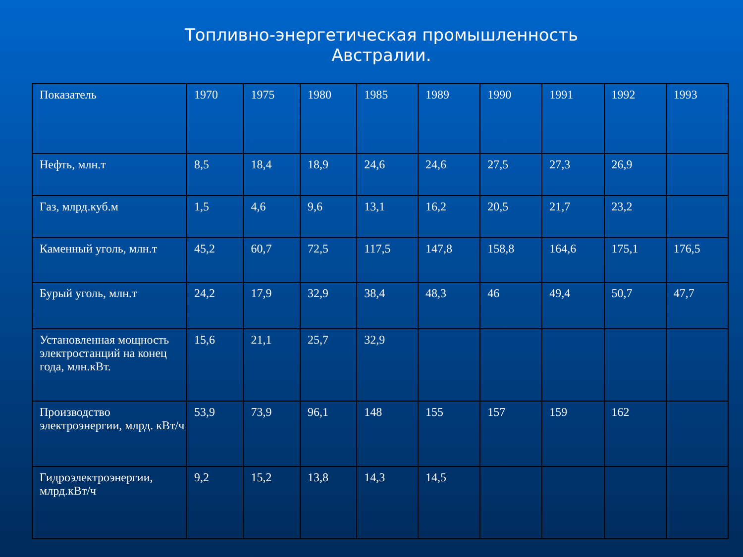Топливно-энергетическая промышленность Австралии.
| Показатель | 1970 | 1975 | 1980 | 1985 | 1989 | 1990 | 1991 | 1992 | 1993 |
| Нефть, млн.т | 8,5 | 18,4 | 18,9 | 24,6 | 24,6 | 27,5 | 27,3 | 26,9 | |
| Газ, млрд.куб.м | 1,5 | 4,6 | 9,6 | 13,1 | 16,2 | 20,5 | 21,7 | 23,2 | |
| Каменный уголь, млн.т | 45,2 | 60,7 | 72,5 | 117,5 | 147,8 | 158,8 | 164,6 | 175,1 | 176,5 |
| Бурый уголь, млн.т | 24,2 | 17,9 | 32,9 | 38,4 | 48,3 | 46 | 49,4 | 50,7 | 47,7 |
| Установленная мощность электростанций на конец года, млн.кВт. | 15,6 | 21,1 | 25,7 | 32,9 | | | | | |
| Производство электроэнергии, млрд. кВт/ч | 53,9 | 73,9 | 96,1 | 148 | 155 | 157 | 159 | 162 | |
| Гидроэлектроэнергии, млрд.кВт/ч | 9,2 | 15,2 | 13,8 | 14,3 | 14,5 | | | | |